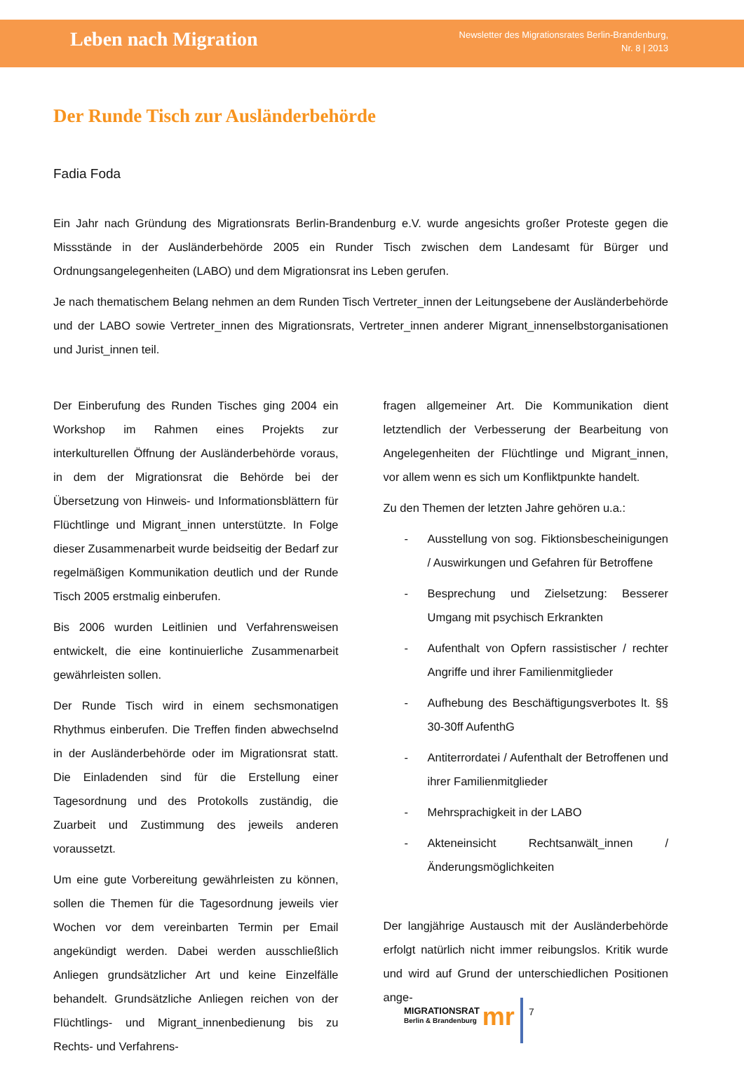Leben nach Migration
Newsletter des Migrationsrates Berlin-Brandenburg,
Nr. 8 | 2013
Der Runde Tisch zur Ausländerbehörde
Fadia Foda
Ein Jahr nach Gründung des Migrationsrats Berlin-Brandenburg e.V. wurde angesichts großer Proteste gegen die Missstände in der Ausländerbehörde 2005 ein Runder Tisch zwischen dem Landesamt für Bürger und Ordnungsangelegenheiten (LABO) und dem Migrationsrat ins Leben gerufen.
Je nach thematischem Belang nehmen an dem Runden Tisch Vertreter_innen der Leitungsebene der Ausländerbehörde und der LABO sowie Vertreter_innen des Migrationsrats, Vertreter_innen anderer Migrant_innenselbstorganisationen und Jurist_innen teil.
Der Einberufung des Runden Tisches ging 2004 ein Workshop im Rahmen eines Projekts zur interkulturellen Öffnung der Ausländerbehörde voraus, in dem der Migrationsrat die Behörde bei der Übersetzung von Hinweis- und Informationsblättern für Flüchtlinge und Migrant_innen unterstützte. In Folge dieser Zusammenarbeit wurde beidseitig der Bedarf zur regelmäßigen Kommunikation deutlich und der Runde Tisch 2005 erstmalig einberufen.
Bis 2006 wurden Leitlinien und Verfahrensweisen entwickelt, die eine kontinuierliche Zusammenarbeit gewährleisten sollen.
Der Runde Tisch wird in einem sechsmonatigen Rhythmus einberufen. Die Treffen finden abwechselnd in der Ausländerbehörde oder im Migrationsrat statt. Die Einladenden sind für die Erstellung einer Tagesordnung und des Protokolls zuständig, die Zuarbeit und Zustimmung des jeweils anderen voraussetzt.
Um eine gute Vorbereitung gewährleisten zu können, sollen die Themen für die Tagesordnung jeweils vier Wochen vor dem vereinbarten Termin per Email angekündigt werden. Dabei werden ausschließlich Anliegen grundsätzlicher Art und keine Einzelfälle behandelt. Grundsätzliche Anliegen reichen von der Flüchtlings- und Migrant_innenbedienung bis zu Rechts- und Verfahrens-
fragen allgemeiner Art. Die Kommunikation dient letztendlich der Verbesserung der Bearbeitung von Angelegenheiten der Flüchtlinge und Migrant_innen, vor allem wenn es sich um Konfliktpunkte handelt.
Zu den Themen der letzten Jahre gehören u.a.:
- Ausstellung von sog. Fiktionsbescheinigungen / Auswirkungen und Gefahren für Betroffene
- Besprechung und Zielsetzung: Besserer Umgang mit psychisch Erkrankten
- Aufenthalt von Opfern rassistischer / rechter Angriffe und ihrer Familienmitglieder
- Aufhebung des Beschäftigungsverbotes lt. §§ 30-30ff AufenthG
- Antiterrordatei / Aufenthalt der Betroffenen und ihrer Familienmitglieder
- Mehrsprachigkeit in der LABO
- Akteneinsicht Rechtsanwält_innen / Änderungsmöglichkeiten
Der langjährige Austausch mit der Ausländerbehörde erfolgt natürlich nicht immer reibungslos. Kritik wurde und wird auf Grund der unterschiedlichen Positionen ange-
MIGRATIONSRAT
Berlin & Brandenburg
mr
7